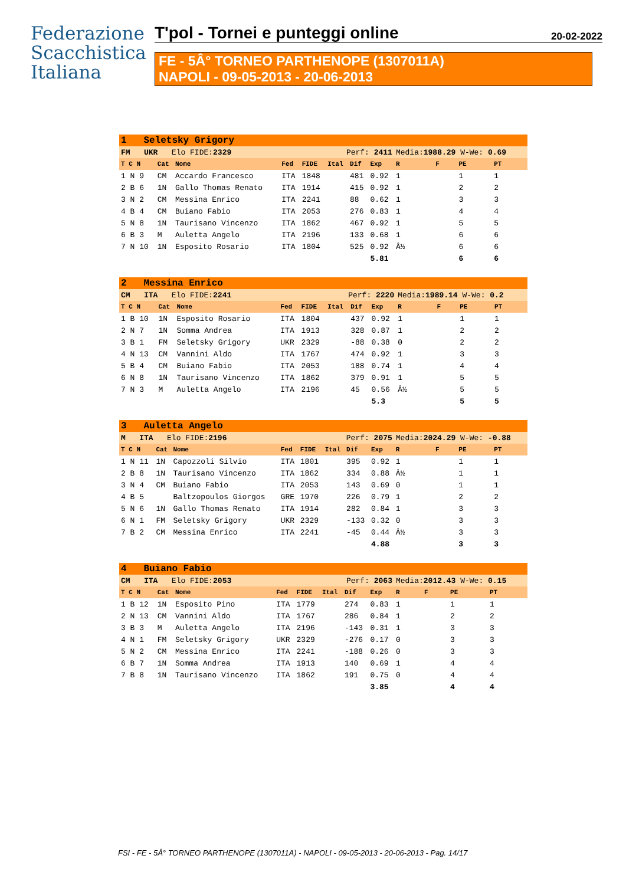Federazione
Scacchistica
Italiana
T'pol - Tornei e punteggi online 20-02-2022
FE - 5Â° TORNEO PARTHENOPE (1307011A)
NAPOLI - 09-05-2013 - 20-06-2013
| 1 Seletsky Grigory | | | | | | | | | | | |
| FM UKR Elo FIDE: 2329 | | | | Perf: 2411 | | | | Media: 1988.29 W-We: 0.69 | | | |
| T C N | Cat | Nome | Fed | FIDE | Ital | Dif | Exp | R | F | PE | PT |
| 1 N 9 | CM | Accardo Francesco | ITA | 1848 | | 481 | 0.92 | 1 | | 1 | 1 |
| 2 B 6 | 1N | Gallo Thomas Renato | ITA | 1914 | | 415 | 0.92 | 1 | | 2 | 2 |
| 3 N 2 | CM | Messina Enrico | ITA | 2241 | | 88 | 0.62 | 1 | | 3 | 3 |
| 4 B 4 | CM | Buiano Fabio | ITA | 2053 | | 276 | 0.83 | 1 | | 4 | 4 |
| 5 N 8 | 1N | Taurisano Vincenzo | ITA | 1862 | | 467 | 0.92 | 1 | | 5 | 5 |
| 6 B 3 | M | Auletta Angelo | ITA | 2196 | | 133 | 0.68 | 1 | | 6 | 6 |
| 7 N 10 | 1N | Esposito Rosario | ITA | 1804 | | 525 | 0.92 | Â½ | | 6 | 6 |
| | | | | | | | 5.81 | | | 6 | 6 |
| 2 Messina Enrico | | | | | | | | | | | |
| CM ITA Elo FIDE: 2241 | | | | Perf: 2220 | | | | Media: 1989.14 W-We: 0.2 | | | |
| T C N | Cat | Nome | Fed | FIDE | Ital | Dif | Exp | R | F | PE | PT |
| 1 B 10 | 1N | Esposito Rosario | ITA | 1804 | | 437 | 0.92 | 1 | | 1 | 1 |
| 2 N 7 | 1N | Somma Andrea | ITA | 1913 | | 328 | 0.87 | 1 | | 2 | 2 |
| 3 B 1 | FM | Seletsky Grigory | UKR | 2329 | | -88 | 0.38 | 0 | | 2 | 2 |
| 4 N 13 | CM | Vannini Aldo | ITA | 1767 | | 474 | 0.92 | 1 | | 3 | 3 |
| 5 B 4 | CM | Buiano Fabio | ITA | 2053 | | 188 | 0.74 | 1 | | 4 | 4 |
| 6 N 8 | 1N | Taurisano Vincenzo | ITA | 1862 | | 379 | 0.91 | 1 | | 5 | 5 |
| 7 N 3 | M | Auletta Angelo | ITA | 2196 | | 45 | 0.56 | Â½ | | 5 | 5 |
| | | | | | | | 5.3 | | | 5 | 5 |
| 3 Auletta Angelo | | | | | | | | | | | |
| M ITA Elo FIDE: 2196 | | | | Perf: 2075 | | | | Media: 2024.29 W-We: -0.88 | | | |
| T C N | Cat | Nome | Fed | FIDE | Ital | Dif | Exp | R | F | PE | PT |
| 1 N 11 | 1N | Capozzoli Silvio | ITA | 1801 | | 395 | 0.92 | 1 | | 1 | 1 |
| 2 B 8 | 1N | Taurisano Vincenzo | ITA | 1862 | | 334 | 0.88 | Â½ | | 1 | 1 |
| 3 N 4 | CM | Buiano Fabio | ITA | 2053 | | 143 | 0.69 | 0 | | 1 | 1 |
| 4 B 5 | | Baltzopoulos Giorgos | GRE | 1970 | | 226 | 0.79 | 1 | | 2 | 2 |
| 5 N 6 | 1N | Gallo Thomas Renato | ITA | 1914 | | 282 | 0.84 | 1 | | 3 | 3 |
| 6 N 1 | FM | Seletsky Grigory | UKR | 2329 | | -133 | 0.32 | 0 | | 3 | 3 |
| 7 B 2 | CM | Messina Enrico | ITA | 2241 | | -45 | 0.44 | Â½ | | 3 | 3 |
| | | | | | | | 4.88 | | | 3 | 3 |
| 4 Buiano Fabio | | | | | | | | | | | |
| CM ITA Elo FIDE: 2053 | | | | Perf: 2063 | | | | Media: 2012.43 W-We: 0.15 | | | |
| T C N | Cat | Nome | Fed | FIDE | Ital | Dif | Exp | R | F | PE | PT |
| 1 B 12 | 1N | Esposito Pino | ITA | 1779 | | 274 | 0.83 | 1 | | 1 | 1 |
| 2 N 13 | CM | Vannini Aldo | ITA | 1767 | | 286 | 0.84 | 1 | | 2 | 2 |
| 3 B 3 | M | Auletta Angelo | ITA | 2196 | | -143 | 0.31 | 1 | | 3 | 3 |
| 4 N 1 | FM | Seletsky Grigory | UKR | 2329 | | -276 | 0.17 | 0 | | 3 | 3 |
| 5 N 2 | CM | Messina Enrico | ITA | 2241 | | -188 | 0.26 | 0 | | 3 | 3 |
| 6 B 7 | 1N | Somma Andrea | ITA | 1913 | | 140 | 0.69 | 1 | | 4 | 4 |
| 7 B 8 | 1N | Taurisano Vincenzo | ITA | 1862 | | 191 | 0.75 | 0 | | 4 | 4 |
| | | | | | | | 3.85 | | | 4 | 4 |
FSI - FE - 5Â° TORNEO PARTHENOPE (1307011A) - NAPOLI - 09-05-2013 - 20-06-2013 - Pag. 14/17